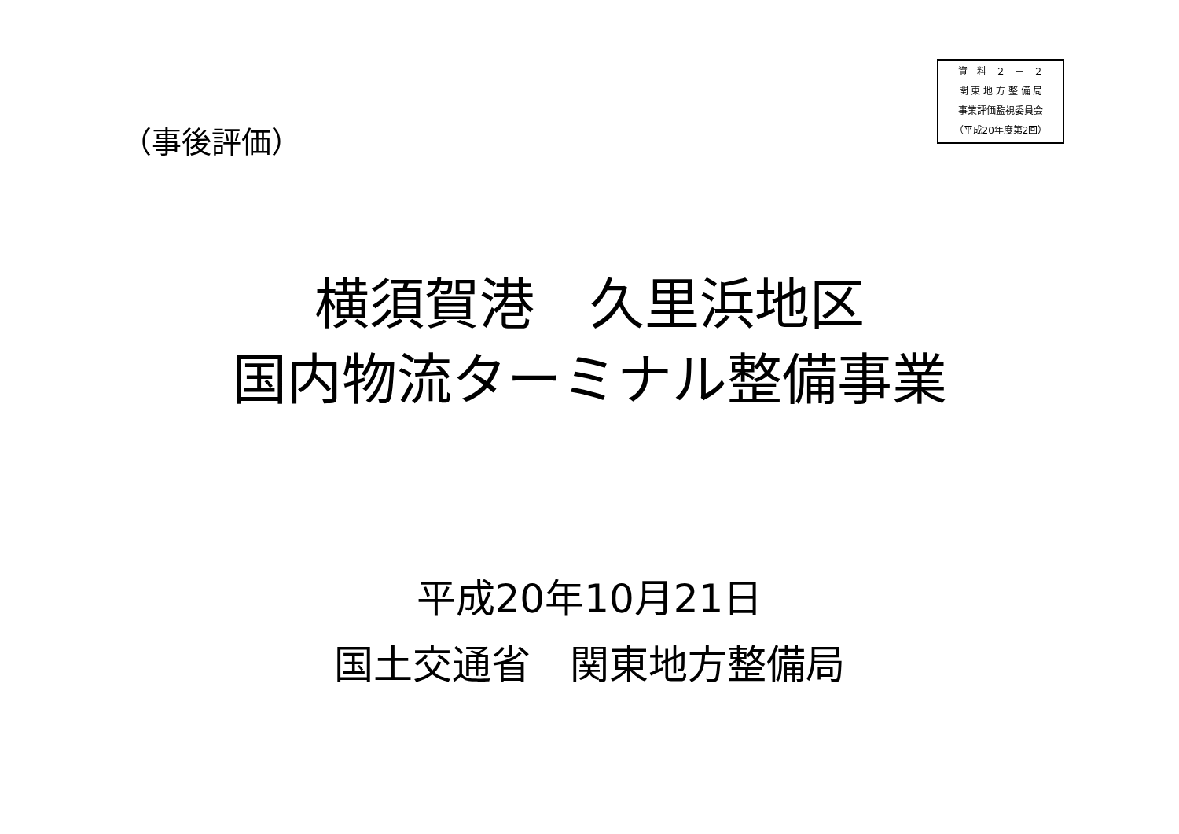資　料　２　－　２
関 東 地 方 整 備 局
事業評価監視委員会
（平成20年度第2回）
（事後評価）
横須賀港　久里浜地区
国内物流ターミナル整備事業
平成20年10月21日
国土交通省　関東地方整備局